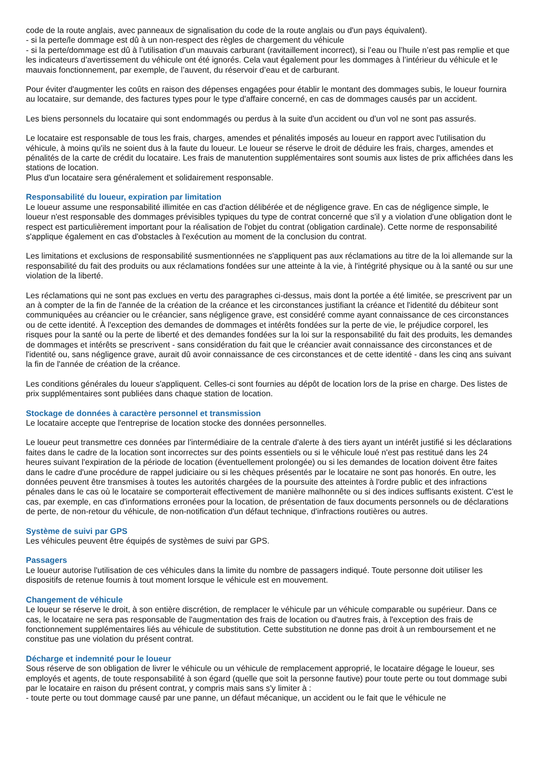code de la route anglais, avec panneaux de signalisation du code de la route anglais ou d'un pays équivalent).
- si la perte/le dommage est dû à un non-respect des règles de chargement du véhicule
- si la perte/dommage est dû à l’utilisation d’un mauvais carburant (ravitaillement incorrect), si l’eau ou l’huile n’est pas remplie et que les indicateurs d’avertissement du véhicule ont été ignorés. Cela vaut également pour les dommages à l’intérieur du véhicule et le mauvais fonctionnement, par exemple, de l’auvent, du réservoir d’eau et de carburant.
Pour éviter d'augmenter les coûts en raison des dépenses engagées pour établir le montant des dommages subis, le loueur fournira au locataire, sur demande, des factures types pour le type d'affaire concerné, en cas de dommages causés par un accident.
Les biens personnels du locataire qui sont endommagés ou perdus à la suite d'un accident ou d'un vol ne sont pas assurés.
Le locataire est responsable de tous les frais, charges, amendes et pénalités imposés au loueur en rapport avec l'utilisation du véhicule, à moins qu'ils ne soient dus à la faute du loueur. Le loueur se réserve le droit de déduire les frais, charges, amendes et pénalités de la carte de crédit du locataire. Les frais de manutention supplémentaires sont soumis aux listes de prix affichées dans les stations de location.
Plus d'un locataire sera généralement et solidairement responsable.
Responsabilité du loueur, expiration par limitation
Le loueur assume une responsabilité illimitée en cas d'action délibérée et de négligence grave. En cas de négligence simple, le loueur n'est responsable des dommages prévisibles typiques du type de contrat concerné que s'il y a violation d'une obligation dont le respect est particulièrement important pour la réalisation de l'objet du contrat (obligation cardinale). Cette norme de responsabilité s'applique également en cas d'obstacles à l'exécution au moment de la conclusion du contrat.
Les limitations et exclusions de responsabilité susmentionnées ne s'appliquent pas aux réclamations au titre de la loi allemande sur la responsabilité du fait des produits ou aux réclamations fondées sur une atteinte à la vie, à l'intégrité physique ou à la santé ou sur une violation de la liberté.
Les réclamations qui ne sont pas exclues en vertu des paragraphes ci-dessus, mais dont la portée a été limitée, se prescrivent par un an à compter de la fin de l'année de la création de la créance et les circonstances justifiant la créance et l'identité du débiteur sont communiquées au créancier ou le créancier, sans négligence grave, est considéré comme ayant connaissance de ces circonstances ou de cette identité. À l'exception des demandes de dommages et intérêts fondées sur la perte de vie, le préjudice corporel, les risques pour la santé ou la perte de liberté et des demandes fondées sur la loi sur la responsabilité du fait des produits, les demandes de dommages et intérêts se prescrivent - sans considération du fait que le créancier avait connaissance des circonstances et de l'identité ou, sans négligence grave, aurait dû avoir connaissance de ces circonstances et de cette identité - dans les cinq ans suivant la fin de l'année de création de la créance.
Les conditions générales du loueur s'appliquent. Celles-ci sont fournies au dépôt de location lors de la prise en charge. Des listes de prix supplémentaires sont publiées dans chaque station de location.
Stockage de données à caractère personnel et transmission
Le locataire accepte que l'entreprise de location stocke des données personnelles.
Le loueur peut transmettre ces données par l'intermédiaire de la centrale d'alerte à des tiers ayant un intérêt justifié si les déclarations faites dans le cadre de la location sont incorrectes sur des points essentiels ou si le véhicule loué n'est pas restitué dans les 24 heures suivant l'expiration de la période de location (éventuellement prolongée) ou si les demandes de location doivent être faites dans le cadre d'une procédure de rappel judiciaire ou si les chèques présentés par le locataire ne sont pas honorés. En outre, les données peuvent être transmises à toutes les autorités chargées de la poursuite des atteintes à l'ordre public et des infractions pénales dans le cas où le locataire se comporterait effectivement de manière malhonnête ou si des indices suffisants existent. C'est le cas, par exemple, en cas d'informations erronées pour la location, de présentation de faux documents personnels ou de déclarations de perte, de non-retour du véhicule, de non-notification d'un défaut technique, d'infractions routières ou autres.
Système de suivi par GPS
Les véhicules peuvent être équipés de systèmes de suivi par GPS.
Passagers
Le loueur autorise l'utilisation de ces véhicules dans la limite du nombre de passagers indiqué. Toute personne doit utiliser les dispositifs de retenue fournis à tout moment lorsque le véhicule est en mouvement.
Changement de véhicule
Le loueur se réserve le droit, à son entière discrétion, de remplacer le véhicule par un véhicule comparable ou supérieur. Dans ce cas, le locataire ne sera pas responsable de l'augmentation des frais de location ou d'autres frais, à l'exception des frais de fonctionnement supplémentaires liés au véhicule de substitution. Cette substitution ne donne pas droit à un remboursement et ne constitue pas une violation du présent contrat.
Décharge et indemnité pour le loueur
Sous réserve de son obligation de livrer le véhicule ou un véhicule de remplacement approprié, le locataire dégage le loueur, ses employés et agents, de toute responsabilité à son égard (quelle que soit la personne fautive) pour toute perte ou tout dommage subi par le locataire en raison du présent contrat, y compris mais sans s'y limiter à :
- toute perte ou tout dommage causé par une panne, un défaut mécanique, un accident ou le fait que le véhicule ne